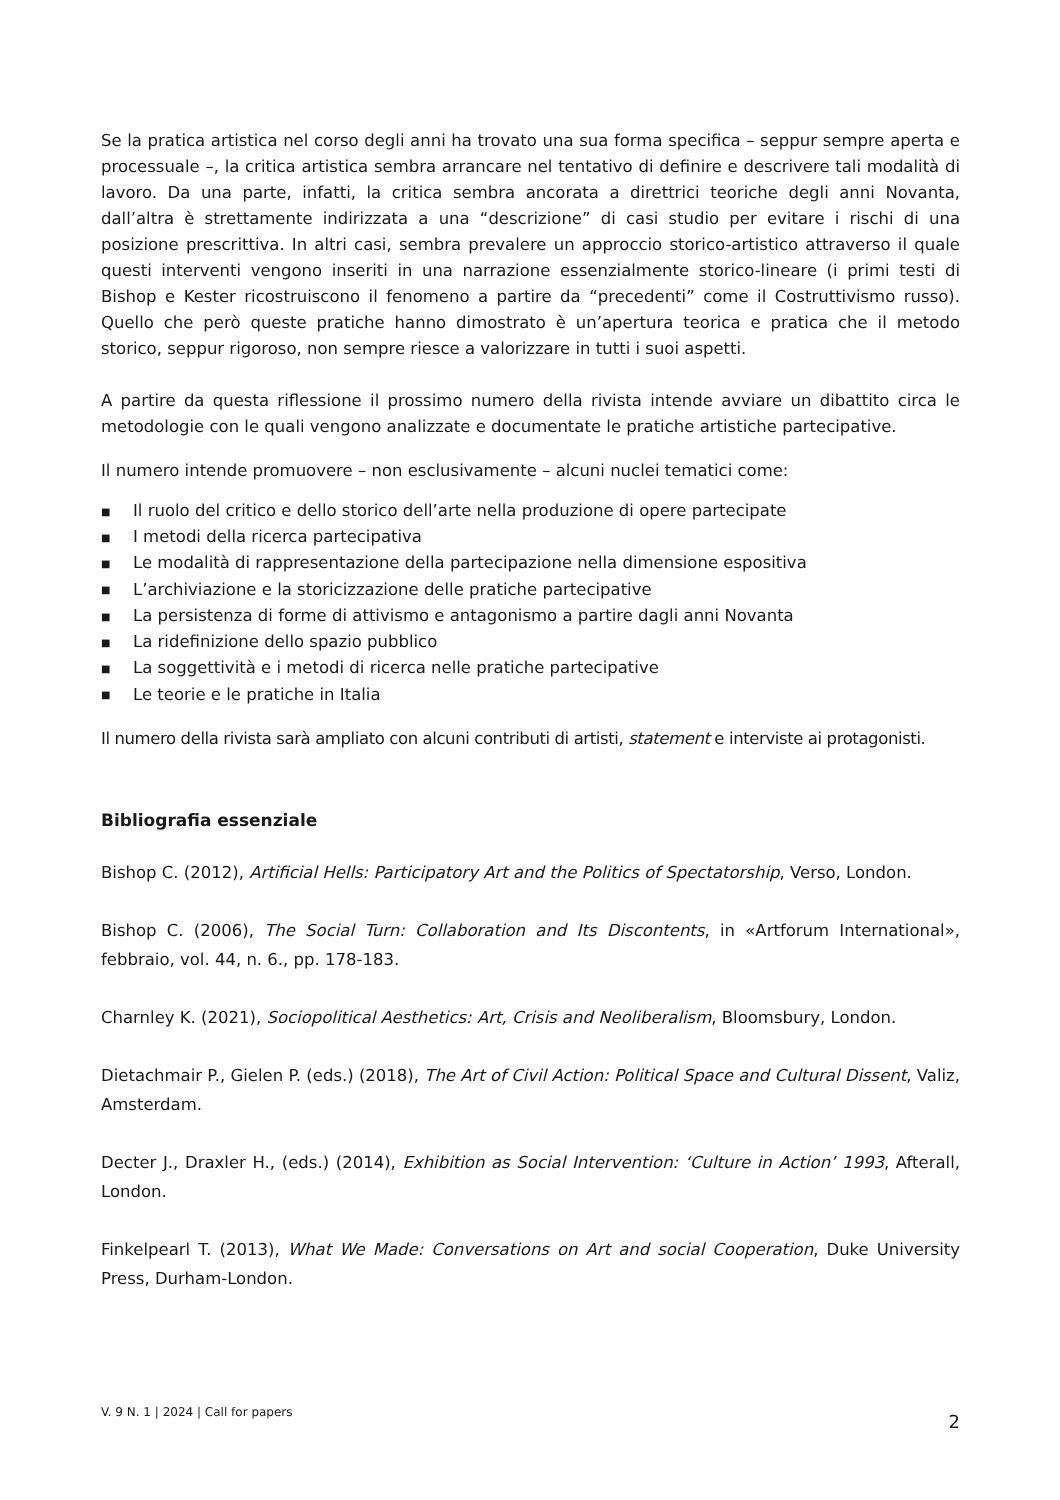Se la pratica artistica nel corso degli anni ha trovato una sua forma specifica – seppur sempre aperta e processuale –, la critica artistica sembra arrancare nel tentativo di definire e descrivere tali modalità di lavoro. Da una parte, infatti, la critica sembra ancorata a direttrici teoriche degli anni Novanta, dall’altra è strettamente indirizzata a una “descrizione” di casi studio per evitare i rischi di una posizione prescrittiva. In altri casi, sembra prevalere un approccio storico-artistico attraverso il quale questi interventi vengono inseriti in una narrazione essenzialmente storico-lineare (i primi testi di Bishop e Kester ricostruiscono il fenomeno a partire da “precedenti” come il Costruttivismo russo). Quello che però queste pratiche hanno dimostrato è un’apertura teorica e pratica che il metodo storico, seppur rigoroso, non sempre riesce a valorizzare in tutti i suoi aspetti.
A partire da questa riflessione il prossimo numero della rivista intende avviare un dibattito circa le metodologie con le quali vengono analizzate e documentate le pratiche artistiche partecipative.
Il numero intende promuovere – non esclusivamente – alcuni nuclei tematici come:
■ Il ruolo del critico e dello storico dell’arte nella produzione di opere partecipate
■ I metodi della ricerca partecipativa
■ Le modalità di rappresentazione della partecipazione nella dimensione espositiva
■ L’archiviazione e la storicizzazione delle pratiche partecipative
■ La persistenza di forme di attivismo e antagonismo a partire dagli anni Novanta
■ La ridefinizione dello spazio pubblico
■ La soggettività e i metodi di ricerca nelle pratiche partecipative
■ Le teorie e le pratiche in Italia
Il numero della rivista sarà ampliato con alcuni contributi di artisti, statement e interviste ai protagonisti.
Bibliografia essenziale
Bishop C. (2012), Artificial Hells: Participatory Art and the Politics of Spectatorship, Verso, London.
Bishop C. (2006), The Social Turn: Collaboration and Its Discontents, in «Artforum International», febbraio, vol. 44, n. 6., pp. 178-183.
Charnley K. (2021), Sociopolitical Aesthetics: Art, Crisis and Neoliberalism, Bloomsbury, London.
Dietachmair P., Gielen P. (eds.) (2018), The Art of Civil Action: Political Space and Cultural Dissent, Valiz, Amsterdam.
Decter J., Draxler H., (eds.) (2014), Exhibition as Social Intervention: ‘Culture in Action’ 1993, Afterall, London.
Finkelpearl T. (2013), What We Made: Conversations on Art and social Cooperation, Duke University Press, Durham-London.
V. 9 N. 1 | 2024 | Call for papers 2